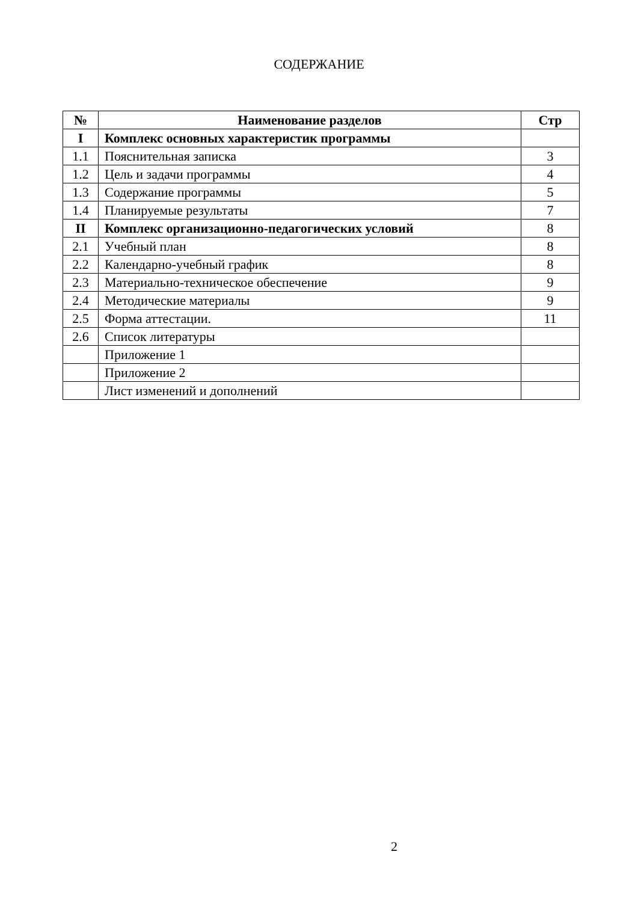СОДЕРЖАНИЕ
| № | Наименование разделов | Стр |
| --- | --- | --- |
| I | Комплекс основных характеристик программы | |
| 1.1 | Пояснительная записка | 3 |
| 1.2 | Цель и задачи программы | 4 |
| 1.3 | Содержание программы | 5 |
| 1.4 | Планируемые результаты | 7 |
| II | Комплекс организационно-педагогических условий | 8 |
| 2.1 | Учебный план | 8 |
| 2.2 | Календарно-учебный график | 8 |
| 2.3 | Материально-техническое обеспечение | 9 |
| 2.4 | Методические материалы | 9 |
| 2.5 | Форма аттестации. | 11 |
| 2.6 | Список литературы | |
| | Приложение 1 | |
| | Приложение 2 | |
| | Лист изменений и дополнений | |
2